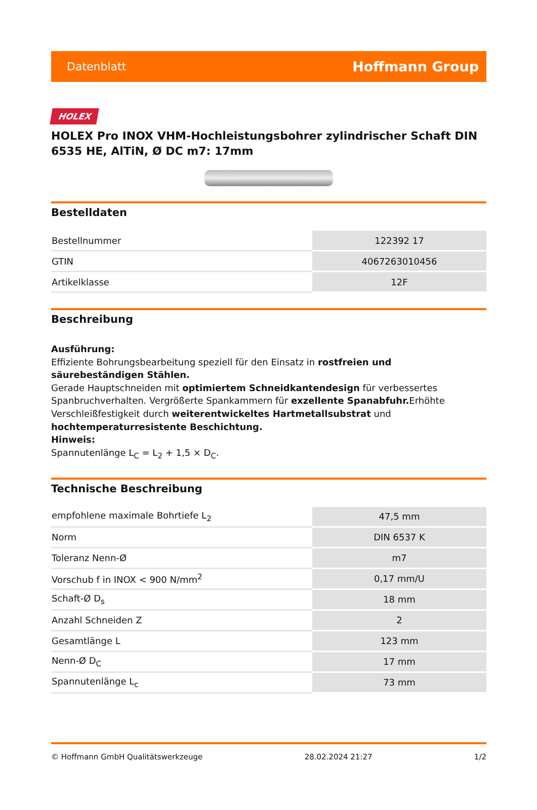Datenblatt Hoffmann Group
HOLEX
HOLEX Pro INOX VHM-Hochleistungsbohrer zylindrischer Schaft DIN 6535 HE, AlTiN, Ø DC m7: 17mm
Bestelldaten
| Bestellnummer | 122392 17 |
| GTIN | 4067263010456 |
| Artikelklasse | 12F |
Beschreibung
Ausführung:
Effiziente Bohrungsbearbeitung speziell für den Einsatz in rostfreien und säurebeständigen Stählen.
Gerade Hauptschneiden mit optimiertem Schneidkantendesign für verbessertes Spanbruchverhalten. Vergrößerte Spankammern für exzellente Spanabfuhr. Erhöhte Verschleißfestigkeit durch weiterentwickeltes Hartmetallsubstrat und hochtemperaturresistente Beschichtung.
Hinweis:
Spannutenlänge L<sub>C</sub> = L<sub>2</sub> + 1,5 × D<sub>C</sub>.
Technische Beschreibung
| empfohlene maximale Bohrtiefe L<sub>2</sub> | 47,5 mm |
| Norm | DIN 6537 K |
| Toleranz Nenn-Ø | m7 |
| Vorschub f in INOX < 900 N/mm<sup>2</sup> | 0,17 mm/U |
| Schaft-Ø D<sub>s</sub> | 18 mm |
| Anzahl Schneiden Z | 2 |
| Gesamtlänge L | 123 mm |
| Nenn-Ø D<sub>C</sub> | 17 mm |
| Spannutenlänge L<sub>c</sub> | 73 mm |
© Hoffmann GmbH Qualitätswerkzeuge 28.02.2024 21:27 1/2